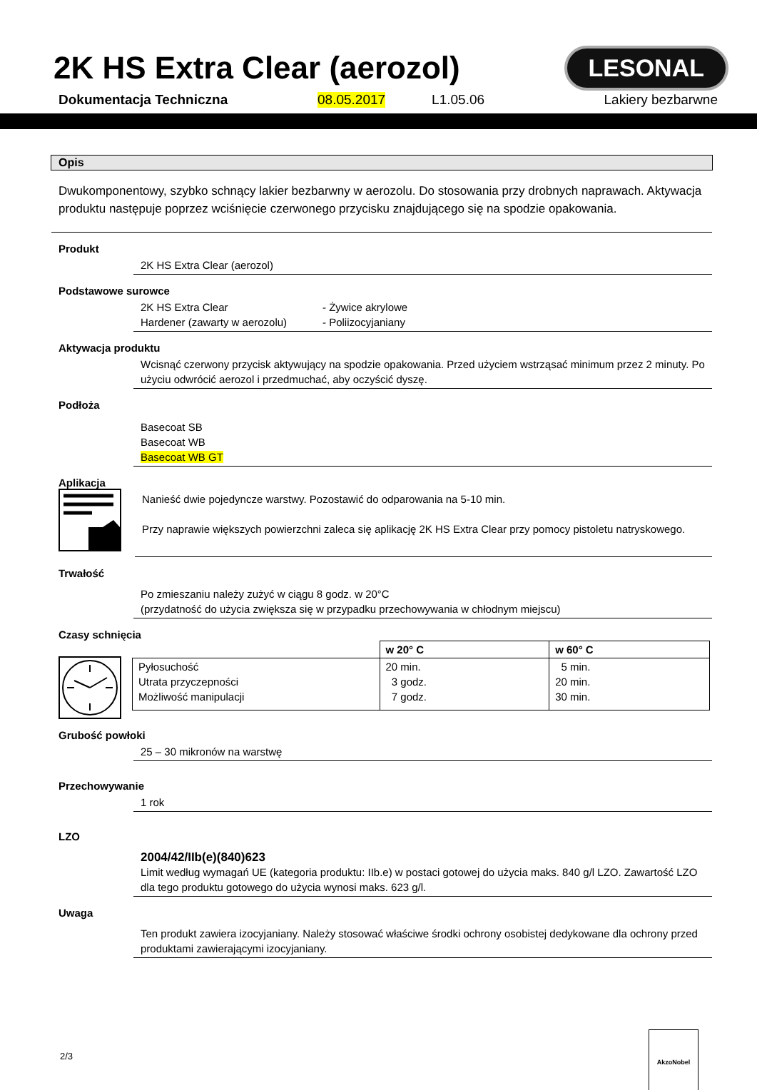2K HS Extra Clear (aerozol)
LESONAL
Dokumentacja Techniczna 08.05.2017 L1.05.06 Lakiery bezbarwne
Opis
Dwukomponentowy, szybko schnący lakier bezbarwny w aerozolu. Do stosowania przy drobnych naprawach. Aktywacja produktu następuje poprzez wciśnięcie czerwonego przycisku znajdującego się na spodzie opakowania.
Produkt
2K HS Extra Clear (aerozol)
Podstawowe surowce
2K HS Extra Clear - Żywice akrylowe
Hardener (zawarty w aerozolu) - Poliizocyjaniany
Aktywacja produktu
Wcisnąć czerwony przycisk aktywujący na spodzie opakowania. Przed użyciem wstrząsać minimum przez 2 minuty. Po użyciu odwrócić aerozol i przedmuchać, aby oczyścić dyszę.
Podłoża
Basecoat SB
Basecoat WB
Basecoat WB GT
Aplikacja
Nanieść dwie pojedyncze warstwy. Pozostawić do odparowania na 5-10 min.
Przy naprawie większych powierzchni zaleca się aplikację 2K HS Extra Clear przy pomocy pistoletu natryskowego.
Trwałość
Po zmieszaniu należy zużyć w ciągu 8 godz. w 20°C
(przydatność do użycia zwiększa się w przypadku przechowywania w chłodnym miejscu)
Czasy schnięcia
| | w 20° C | w 60° C |
| --- | --- | --- |
| Pyłosuchość Utrata przyczepności Możliwość manipulacji | 20 min. 3 godz. 7 godz. | 5 min. 20 min. 30 min. |
Grubość powłoki
25 – 30 mikronów na warstwę
Przechowywanie
1 rok
LZO
2004/42/IIb(e)(840)623
Limit według wymagań UE (kategoria produktu: IIb.e) w postaci gotowej do użycia maks. 840 g/l LZO. Zawartość LZO dla tego produktu gotowego do użycia wynosi maks. 623 g/l.
Uwaga
Ten produkt zawiera izocyjaniany. Należy stosować właściwe środki ochrony osobistej dedykowane dla ochrony przed produktami zawierającymi izocyjaniany.
2/3
AkzoNobel